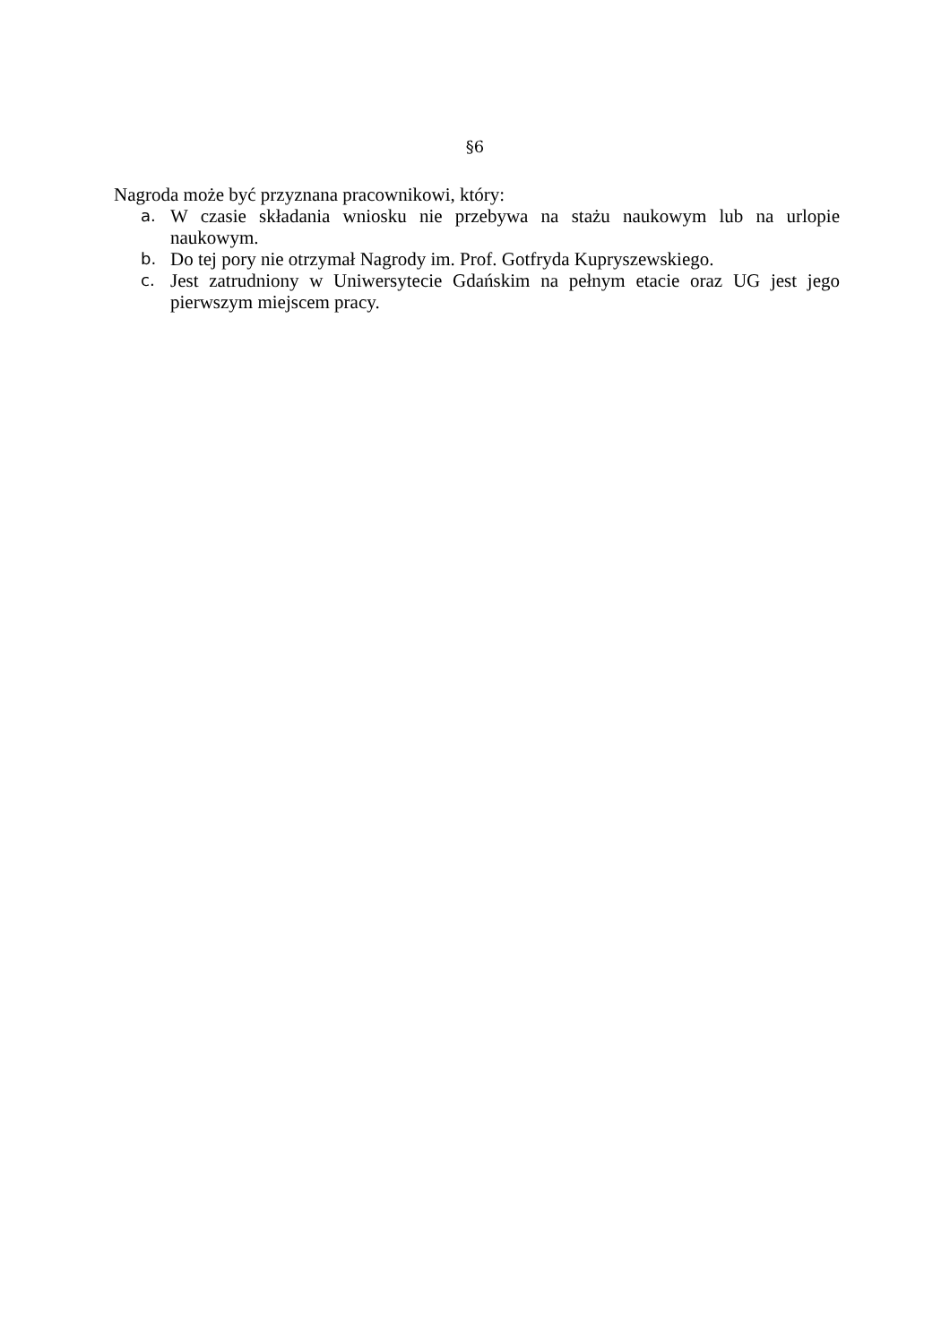§6
Nagroda może być przyznana pracownikowi, który:
a. W czasie składania wniosku nie przebywa na stażu naukowym lub na urlopie naukowym.
b. Do tej pory nie otrzymał Nagrody im. Prof. Gotfryda Kupryszewskiego.
c. Jest zatrudniony w Uniwersytecie Gdańskim na pełnym etacie oraz UG jest jego pierwszym miejscem pracy.